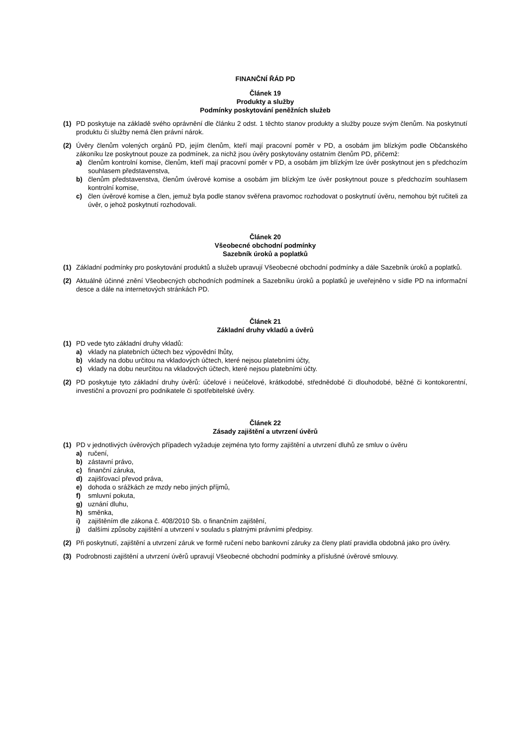FINANČNÍ ŘÁD PD
Článek 19
Produkty a služby
Podmínky poskytování peněžních služeb
(1) PD poskytuje na základě svého oprávnění dle článku 2 odst. 1 těchto stanov produkty a služby pouze svým členům. Na poskytnutí produktu či služby nemá člen právní nárok.
(2) Úvěry členům volených orgánů PD, jejím členům, kteří mají pracovní poměr v PD, a osobám jim blízkým podle Občanského zákoníku lze poskytnout pouze za podmínek, za nichž jsou úvěry poskytovány ostatním členům PD, přičemž:
a) členům kontrolní komise, členům, kteří mají pracovní poměr v PD, a osobám jim blízkým lze úvěr poskytnout jen s předchozím souhlasem představenstva,
b) členům představenstva, členům úvěrové komise a osobám jim blízkým lze úvěr poskytnout pouze s předchozím souhlasem kontrolní komise,
c) člen úvěrové komise a člen, jemuž byla podle stanov svěřena pravomoc rozhodovat o poskytnutí úvěru, nemohou být ručiteli za úvěr, o jehož poskytnutí rozhodovali.
Článek 20
Všeobecné obchodní podmínky
Sazebník úroků a poplatků
(1) Základní podmínky pro poskytování produktů a služeb upravují Všeobecné obchodní podmínky a dále Sazebník úroků a poplatků.
(2) Aktuálně účinné znění Všeobecných obchodních podmínek a Sazebníku úroků a poplatků je uveřejněno v sídle PD na informační desce a dále na internetových stránkách PD.
Článek 21
Základní druhy vkladů a úvěrů
(1) PD vede tyto základní druhy vkladů:
a) vklady na platebních účtech bez výpovědní lhůty,
b) vklady na dobu určitou na vkladových účtech, které nejsou platebními účty,
c) vklady na dobu neurčitou na vkladových účtech, které nejsou platebními účty.
(2) PD poskytuje tyto základní druhy úvěrů: účelové i neúčelové, krátkodobé, střednědobé či dlouhodobé, běžné či kontokorentní, investiční a provozní pro podnikatele či spotřebitelské úvěry.
Článek 22
Zásady zajištění a utvrzení úvěrů
(1) PD v jednotlivých úvěrových případech vyžaduje zejména tyto formy zajištění a utvrzení dluhů ze smluv o úvěru
a) ručení,
b) zástavní právo,
c) finanční záruka,
d) zajišťovací převod práva,
e) dohoda o srážkách ze mzdy nebo jiných příjmů,
f) smluvní pokuta,
g) uznání dluhu,
h) směnka,
i) zajištěním dle zákona č. 408/2010 Sb. o finančním zajištění,
j) dalšími způsoby zajištění a utvrzení v souladu s platnými právními předpisy.
(2) Při poskytnutí, zajištění a utvrzení záruk ve formě ručení nebo bankovní záruky za členy platí pravidla obdobná jako pro úvěry.
(3) Podrobnosti zajištění a utvrzení úvěrů upravují Všeobecné obchodní podmínky a příslušné úvěrové smlouvy.